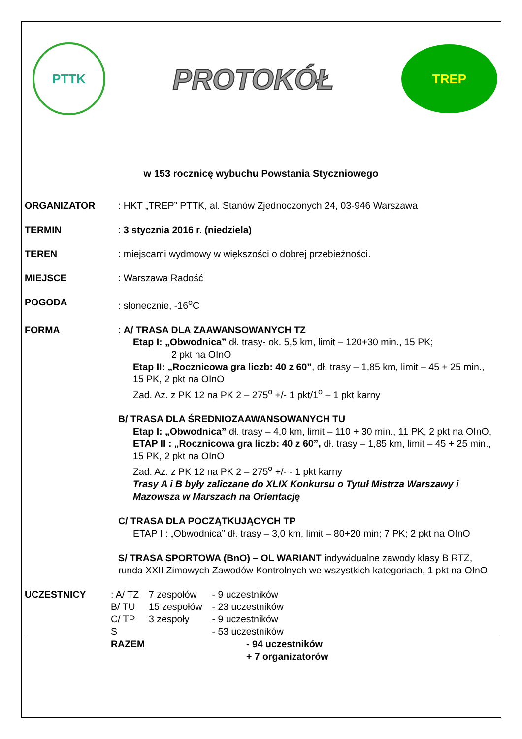PTTK
PROTOKÓŁ
TREP
w 153 rocznicę wybuchu Powstania Styczniowego
ORGANIZATOR : HKT „TREP” PTTK, al. Stanów Zjednoczonych 24, 03-946 Warszawa
TERMIN : 3 stycznia 2016 r. (niedziela)
TEREN : miejscami wydmowy w większości o dobrej przebieżności.
MIEJSCE : Warszawa Radość
POGODA : słonecznie, -16<sup>o</sup>C
FORMA : A/ TRASA DLA ZAAWANSOWANYCH TZ
Etap I: „Obwodnica” dł. trasy- ok. 5,5 km, limit – 120+30 min., 15 PK;
2 pkt na OInO
Etap II: „Rocznicowa gra liczb: 40 z 60”, dł. trasy – 1,85 km, limit – 45 + 25 min., 15 PK, 2 pkt na OInO
Zad. Az. z PK 12 na PK 2 – 275<sup>o</sup> +/- 1 pkt/1<sup>o</sup> – 1 pkt karny
B/ TRASA DLA ŚREDNIOZAAWANSOWANYCH TU
Etap I: „Obwodnica” dł. trasy – 4,0 km, limit – 110 + 30 min., 11 PK, 2 pkt na OInO,
ETAP II : „Rocznicowa gra liczb: 40 z 60”, dł. trasy – 1,85 km, limit – 45 + 25 min., 15 PK, 2 pkt na OInO
Zad. Az. z PK 12 na PK 2 – 275<sup>o</sup> +/- - 1 pkt karny
Trasy A i B były zaliczane do XLIX Konkursu o Tytuł Mistrza Warszawy i Mazowsza w Marszach na Orientację
C/ TRASA DLA POCZĄTKUJĄCYCH TP
ETAP I : „Obwodnica” dł. trasy – 3,0 km, limit – 80+20 min; 7 PK; 2 pkt na OInO
S/ TRASA SPORTOWA (BnO) – OL WARIANT indywidualne zawody klasy B RTZ, runda XXII Zimowych Zawodów Kontrolnych we wszystkich kategoriach, 1 pkt na OInO
UCZESTNICY
| : A/ TZ | 7 zespołów | - 9 uczestników |
| B/ TU | 15 zespołów | - 23 uczestników |
| C/ TP | 3 zespoły | - 9 uczestników |
| S | | - 53 uczestników |
| RAZEM | - 94 uczestników |
| | + 7 organizatorów |